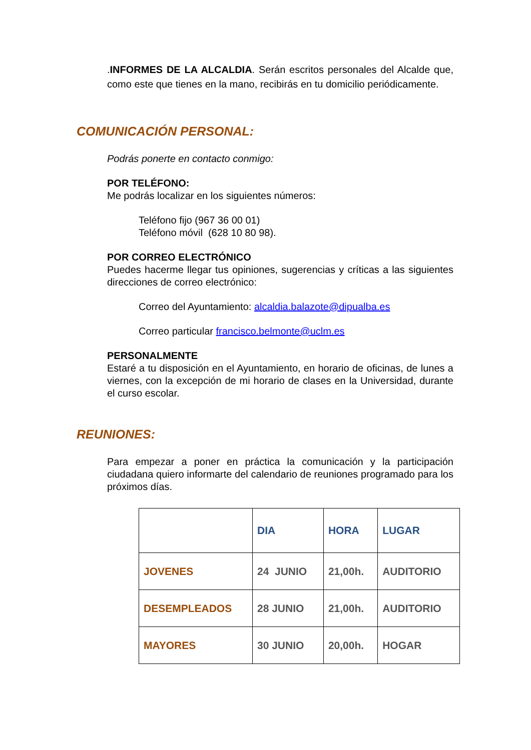.INFORMES DE LA ALCALDIA. Serán escritos personales del Alcalde que, como este que tienes en la mano, recibirás en tu domicilio periódicamente.
COMUNICACIÓN PERSONAL:
Podrás ponerte en contacto conmigo:
POR TELÉFONO:
Me podrás localizar en los siguientes números:
Teléfono fijo (967 36 00 01)
Teléfono móvil (628 10 80 98).
POR CORREO ELECTRÓNICO
Puedes hacerme llegar tus opiniones, sugerencias y críticas a las siguientes direcciones de correo electrónico:
Correo del Ayuntamiento: alcaldia.balazote@dipualba.es
Correo particular francisco.belmonte@uclm.es
PERSONALMENTE
Estaré a tu disposición en el Ayuntamiento, en horario de oficinas, de lunes a viernes, con la excepción de mi horario de clases en la Universidad, durante el curso escolar.
REUNIONES:
Para empezar a poner en práctica la comunicación y la participación ciudadana quiero informarte del calendario de reuniones programado para los próximos días.
| | DIA | HORA | LUGAR |
| JOVENES | 24 JUNIO | 21,00h. | AUDITORIO |
| DESEMPLEADOS | 28 JUNIO | 21,00h. | AUDITORIO |
| MAYORES | 30 JUNIO | 20,00h. | HOGAR |